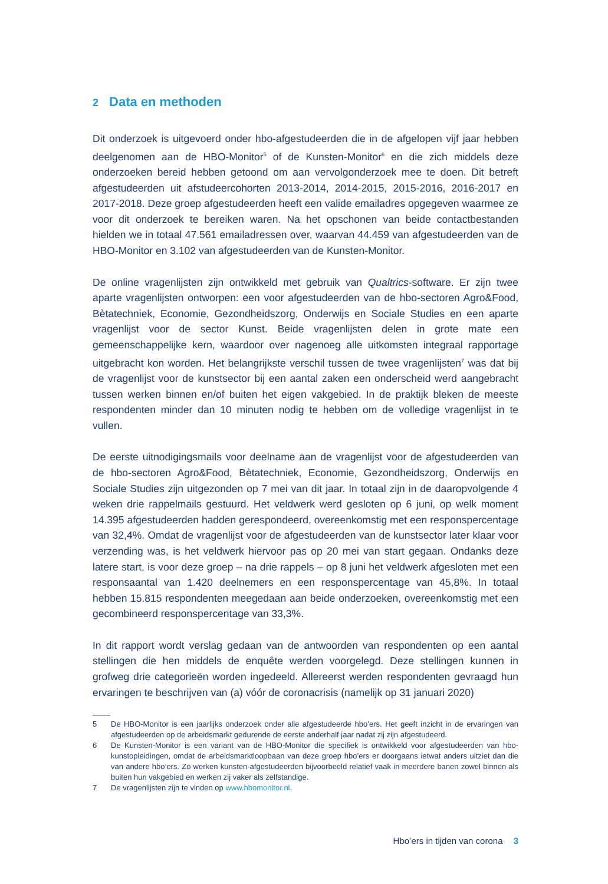2 Data en methoden
Dit onderzoek is uitgevoerd onder hbo-afgestudeerden die in de afgelopen vijf jaar hebben deelgenomen aan de HBO-Monitor<sup>5</sup> of de Kunsten-Monitor<sup>6</sup> en die zich middels deze onderzoeken bereid hebben getoond om aan vervolgonderzoek mee te doen. Dit betreft afgestudeerden uit afstudeercohorten 2013-2014, 2014-2015, 2015-2016, 2016-2017 en 2017-2018. Deze groep afgestudeerden heeft een valide emailadres opgegeven waarmee ze voor dit onderzoek te bereiken waren. Na het opschonen van beide contact­bestanden hielden we in totaal 47.561 emailadressen over, waarvan 44.459 van afgestu­deerden van de HBO-Monitor en 3.102 van afgestudeerden van de Kunsten-Monitor.
De online vragenlijsten zijn ontwikkeld met gebruik van Qualtrics-software. Er zijn twee aparte vragenlijsten ontworpen: een voor afgestudeerden van de hbo-sectoren Agro&Food, Bètatechniek, Economie, Gezondheidszorg, Onderwijs en Sociale Studies en een aparte vragenlijst voor de sector Kunst. Beide vragenlijsten delen in grote mate een gemeenschappelijke kern, waardoor over nagenoeg alle uitkomsten integraal rapportage uitgebracht kon worden. Het belangrijkste verschil tussen de twee vragen­lijsten<sup>7</sup> was dat bij de vragenlijst voor de kunstsector bij een aantal zaken een onder­scheid werd aangebracht tussen werken binnen en/of buiten het eigen vakgebied. In de praktijk bleken de meeste respondenten minder dan 10 minuten nodig te hebben om de volledige vragenlijst in te vullen.
De eerste uitnodigingsmails voor deelname aan de vragenlijst voor de afgestudeerden van de hbo-sectoren Agro&Food, Bètatechniek, Economie, Gezondheidszorg, Onderwijs en Sociale Studies zijn uitgezonden op 7 mei van dit jaar. In totaal zijn in de daaropvol­gende 4 weken drie rappelmails gestuurd. Het veldwerk werd gesloten op 6 juni, op welk moment 14.395 afgestudeerden hadden gerespondeerd, overeenkomstig met een responspercentage van 32,4%. Omdat de vragenlijst voor de afgestudeerden van de kunstsector later klaar voor verzending was, is het veldwerk hiervoor pas op 20 mei van start gegaan. Ondanks deze latere start, is voor deze groep – na drie rappels – op 8 juni het veldwerk afgesloten met een responsaantal van 1.420 deelnemers en een respons­percentage van 45,8%. In totaal hebben 15.815 respondenten meegedaan aan beide onderzoeken, overeenkomstig met een gecombineerd responspercentage van 33,3%.
In dit rapport wordt verslag gedaan van de antwoorden van respondenten op een aantal stellingen die hen middels de enquête werden voorgelegd. Deze stellingen kunnen in grofweg drie categorieën worden ingedeeld. Allereerst werden respondenten gevraagd hun ervaringen te beschrijven van (a) vóór de coronacrisis (namelijk op 31 januari 2020)
5 De HBO-Monitor is een jaarlijks onderzoek onder alle afgestudeerde hbo’ers. Het geeft inzicht in de erva­ringen van afgestudeerden op de arbeidsmarkt gedurende de eerste anderhalf jaar nadat zij zijn afgestu­deerd.
6 De Kunsten-Monitor is een variant van de HBO-Monitor die specifiek is ontwikkeld voor afgestudeerden van hbo-kunstopleidingen, omdat de arbeidsmarktloopbaan van deze groep hbo’ers er doorgaans ietwat anders uitziet dan die van andere hbo’ers. Zo werken kunsten-afgestudeerden bijvoorbeeld relatief vaak in meerdere banen zowel binnen als buiten hun vakgebied en werken zij vaker als zelfstandige.
7 De vragenlijsten zijn te vinden op www.hbomonitor.nl.
Hbo’ers in tijden van corona 3